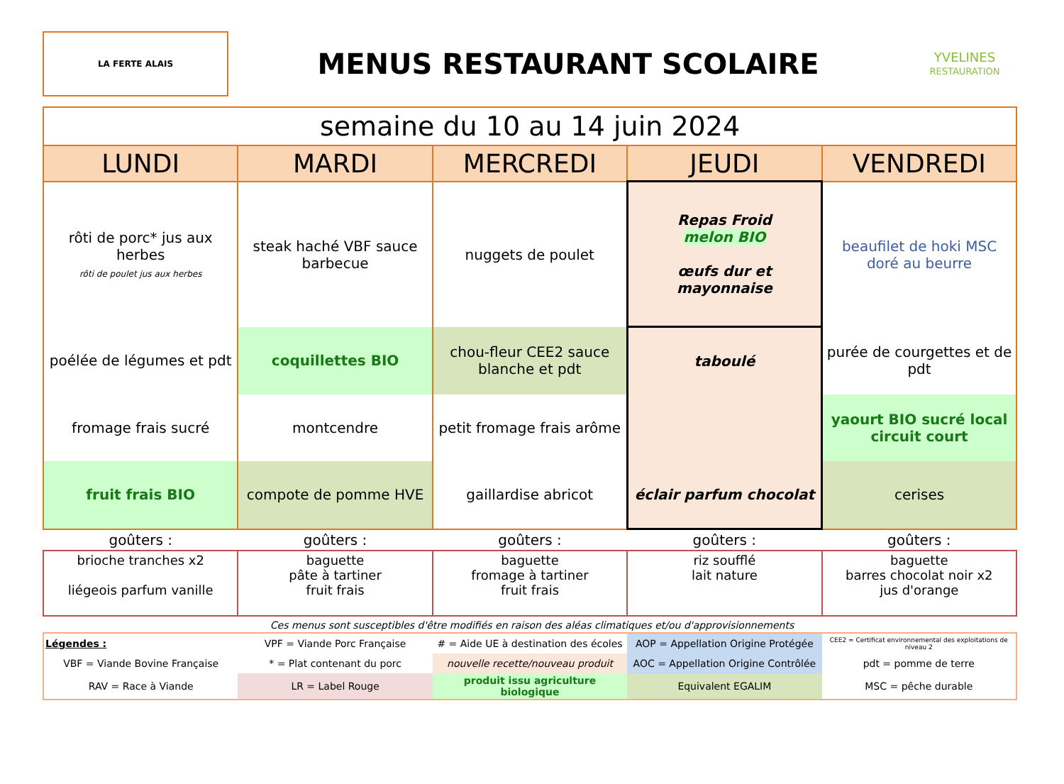LA FERTE ALAIS
MENUS RESTAURANT SCOLAIRE
YVELINES
RESTAURATION
| semaine du 10 au 14 juin 2024 | | | | |
| LUNDI | MARDI | MERCREDI | JEUDI | VENDREDI |
| rôti de porc* jus aux herbes rôti de poulet jus aux herbes | steak haché VBF sauce barbecue | nuggets de poulet | Repas Froid melon BIO œufs dur et mayonnaise | beaufilet de hoki MSC doré au beurre |
| poélée de légumes et pdt | coquillettes BIO | chou-fleur CEE2 sauce blanche et pdt | taboulé | purée de courgettes et de pdt |
| fromage frais sucré | montcendre | petit fromage frais arôme | | yaourt BIO sucré local circuit court |
| fruit frais BIO | compote de pomme HVE | gaillardise abricot | éclair parfum chocolat | cerises |
| goûters : | goûters : | goûters : | goûters : | goûters : |
| brioche tranches x2 liégeois parfum vanille | baguette pâte à tartiner fruit frais | baguette fromage à tartiner fruit frais | riz soufflé lait nature | baguette barres chocolat noir x2 jus d'orange |
Ces menus sont susceptibles d'être modifiés en raison des aléas climatiques et/ou d'approvisionnements
| Légendes : | VPF = Viande Porc Française | # = Aide UE à destination des écoles | AOP = Appellation Origine Protégée | CEE2 = Certificat environnemental des exploitations de niveau 2 |
| VBF = Viande Bovine Française | * = Plat contenant du porc | nouvelle recette/nouveau produit | AOC = Appellation Origine Contrôlée | pdt = pomme de terre |
| RAV = Race à Viande | LR = Label Rouge | produit issu agriculture biologique | Equivalent EGALIM | MSC = pêche durable |